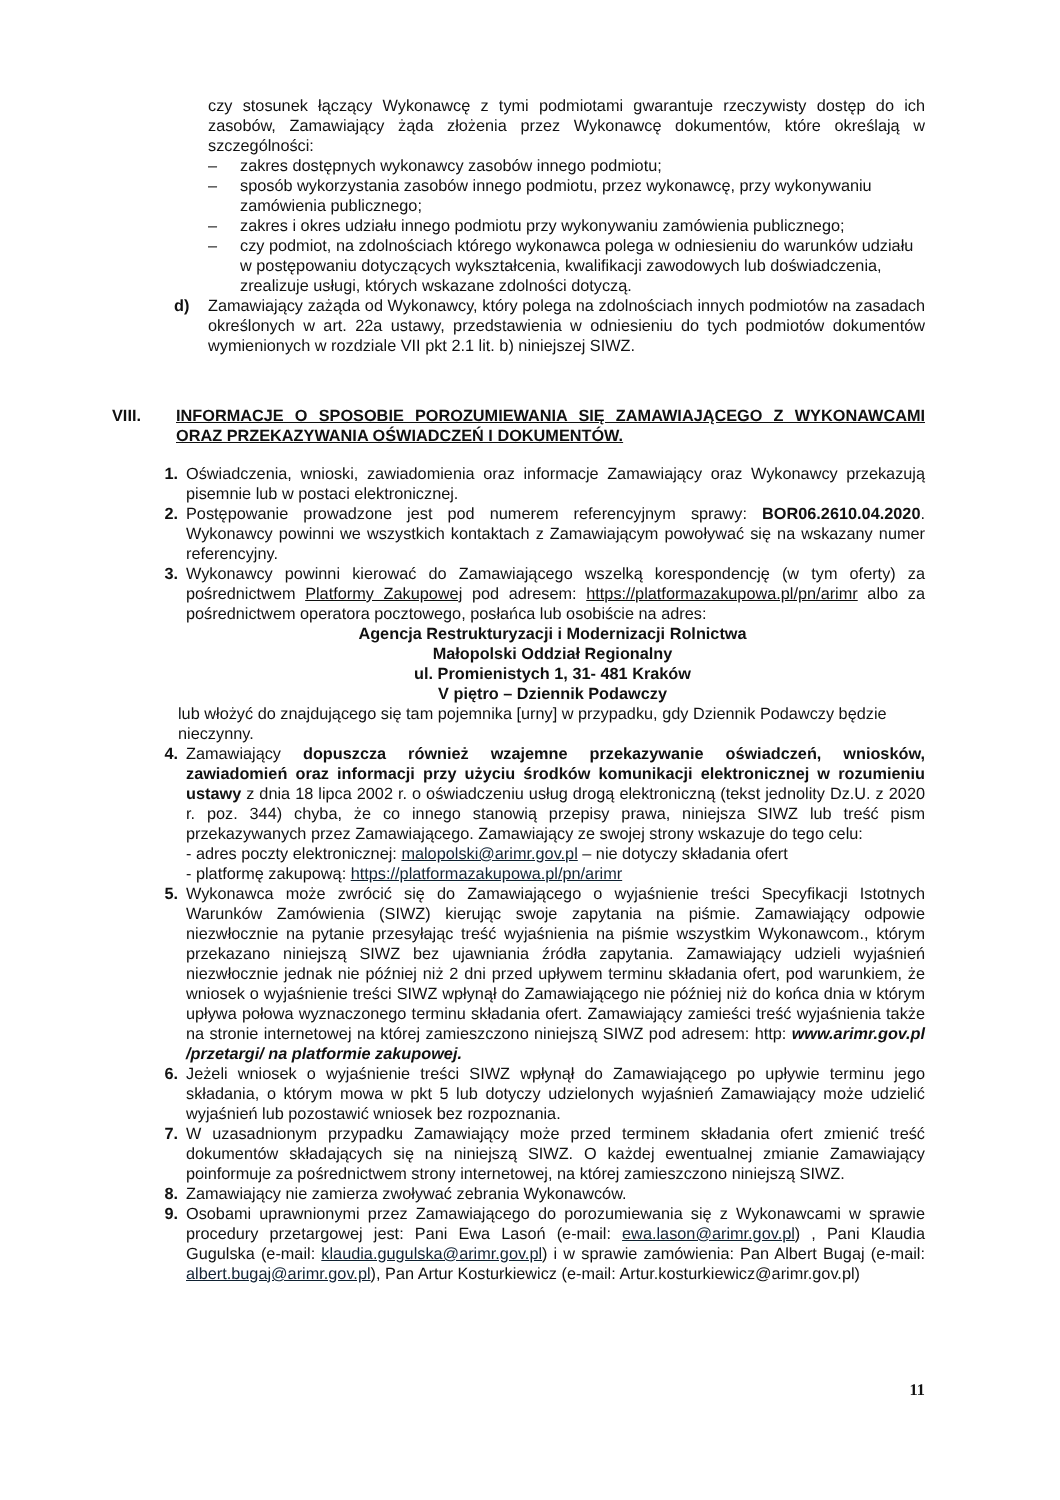czy stosunek łączący Wykonawcę z tymi podmiotami gwarantuje rzeczywisty dostęp do ich zasobów, Zamawiający żąda złożenia przez Wykonawcę dokumentów, które określają w szczególności:
– zakres dostępnych wykonawcy zasobów innego podmiotu;
– sposób wykorzystania zasobów innego podmiotu, przez wykonawcę, przy wykonywaniu zamówienia publicznego;
– zakres i okres udziału innego podmiotu przy wykonywaniu zamówienia publicznego;
– czy podmiot, na zdolnościach którego wykonawca polega w odniesieniu do warunków udziału w postępowaniu dotyczących wykształcenia, kwalifikacji zawodowych lub doświadczenia, zrealizuje usługi, których wskazane zdolności dotyczą.
d) Zamawiający zażąda od Wykonawcy, który polega na zdolnościach innych podmiotów na zasadach określonych w art. 22a ustawy, przedstawienia w odniesieniu do tych podmiotów dokumentów wymienionych w rozdziale VII pkt 2.1 lit. b) niniejszej SIWZ.
VIII. INFORMACJE O SPOSOBIE POROZUMIEWANIA SIĘ ZAMAWIAJĄCEGO Z WYKONAWCAMI ORAZ PRZEKAZYWANIA OŚWIADCZEŃ I DOKUMENTÓW.
1. Oświadczenia, wnioski, zawiadomienia oraz informacje Zamawiający oraz Wykonawcy przekazują pisemnie lub w postaci elektronicznej.
2. Postępowanie prowadzone jest pod numerem referencyjnym sprawy: BOR06.2610.04.2020. Wykonawcy powinni we wszystkich kontaktach z Zamawiającym powoływać się na wskazany numer referencyjny.
3. Wykonawcy powinni kierować do Zamawiającego wszelką korespondencję (w tym oferty) za pośrednictwem Platformy Zakupowej pod adresem: https://platformazakupowa.pl/pn/arimr albo za pośrednictwem operatora pocztowego, posłańca lub osobiście na adres:
Agencja Restrukturyzacji i Modernizacji Rolnictwa
Małopolski Oddział Regionalny
ul. Promienistych 1, 31- 481 Kraków
V piętro – Dziennik Podawczy
lub włożyć do znajdującego się tam pojemnika [urny] w przypadku, gdy Dziennik Podawczy będzie nieczynny.
4. Zamawiający dopuszcza również wzajemne przekazywanie oświadczeń, wniosków, zawiadomień oraz informacji przy użyciu środków komunikacji elektronicznej w rozumieniu ustawy z dnia 18 lipca 2002 r. o oświadczeniu usług drogą elektroniczną (tekst jednolity Dz.U. z 2020 r. poz. 344) chyba, że co innego stanowią przepisy prawa, niniejsza SIWZ lub treść pism przekazywanych przez Zamawiającego. Zamawiający ze swojej strony wskazuje do tego celu:
- adres poczty elektronicznej: malopolski@arimr.gov.pl – nie dotyczy składania ofert
- platformę zakupową: https://platformazakupowa.pl/pn/arimr
5. Wykonawca może zwrócić się do Zamawiającego o wyjaśnienie treści Specyfikacji Istotnych Warunków Zamówienia (SIWZ) kierując swoje zapytania na piśmie. Zamawiający odpowie niezwłocznie na pytanie przesyłając treść wyjaśnienia na piśmie wszystkim Wykonawcom., którym przekazano niniejszą SIWZ bez ujawniania źródła zapytania. Zamawiający udzieli wyjaśnień niezwłocznie jednak nie później niż 2 dni przed upływem terminu składania ofert, pod warunkiem, że wniosek o wyjaśnienie treści SIWZ wpłynął do Zamawiającego nie później niż do końca dnia w którym upływa połowa wyznaczonego terminu składania ofert. Zamawiający zamieści treść wyjaśnienia także na stronie internetowej na której zamieszczono niniejszą SIWZ pod adresem: http: www.arimr.gov.pl /przetargi/ na platformie zakupowej.
6. Jeżeli wniosek o wyjaśnienie treści SIWZ wpłynął do Zamawiającego po upływie terminu jego składania, o którym mowa w pkt 5 lub dotyczy udzielonych wyjaśnień Zamawiający może udzielić wyjaśnień lub pozostawić wniosek bez rozpoznania.
7. W uzasadnionym przypadku Zamawiający może przed terminem składania ofert zmienić treść dokumentów składających się na niniejszą SIWZ. O każdej ewentualnej zmianie Zamawiający poinformuje za pośrednictwem strony internetowej, na której zamieszczono niniejszą SIWZ.
8. Zamawiający nie zamierza zwoływać zebrania Wykonawców.
9. Osobami uprawnionymi przez Zamawiającego do porozumiewania się z Wykonawcami w sprawie procedury przetargowej jest: Pani Ewa Lasoń (e-mail: ewa.lason@arimr.gov.pl) , Pani Klaudia Gugulska (e-mail: klaudia.gugulska@arimr.gov.pl) i w sprawie zamówienia: Pan Albert Bugaj (e-mail: albert.bugaj@arimr.gov.pl), Pan Artur Kosturkiewicz (e-mail: Artur.kosturkiewicz@arimr.gov.pl)
11